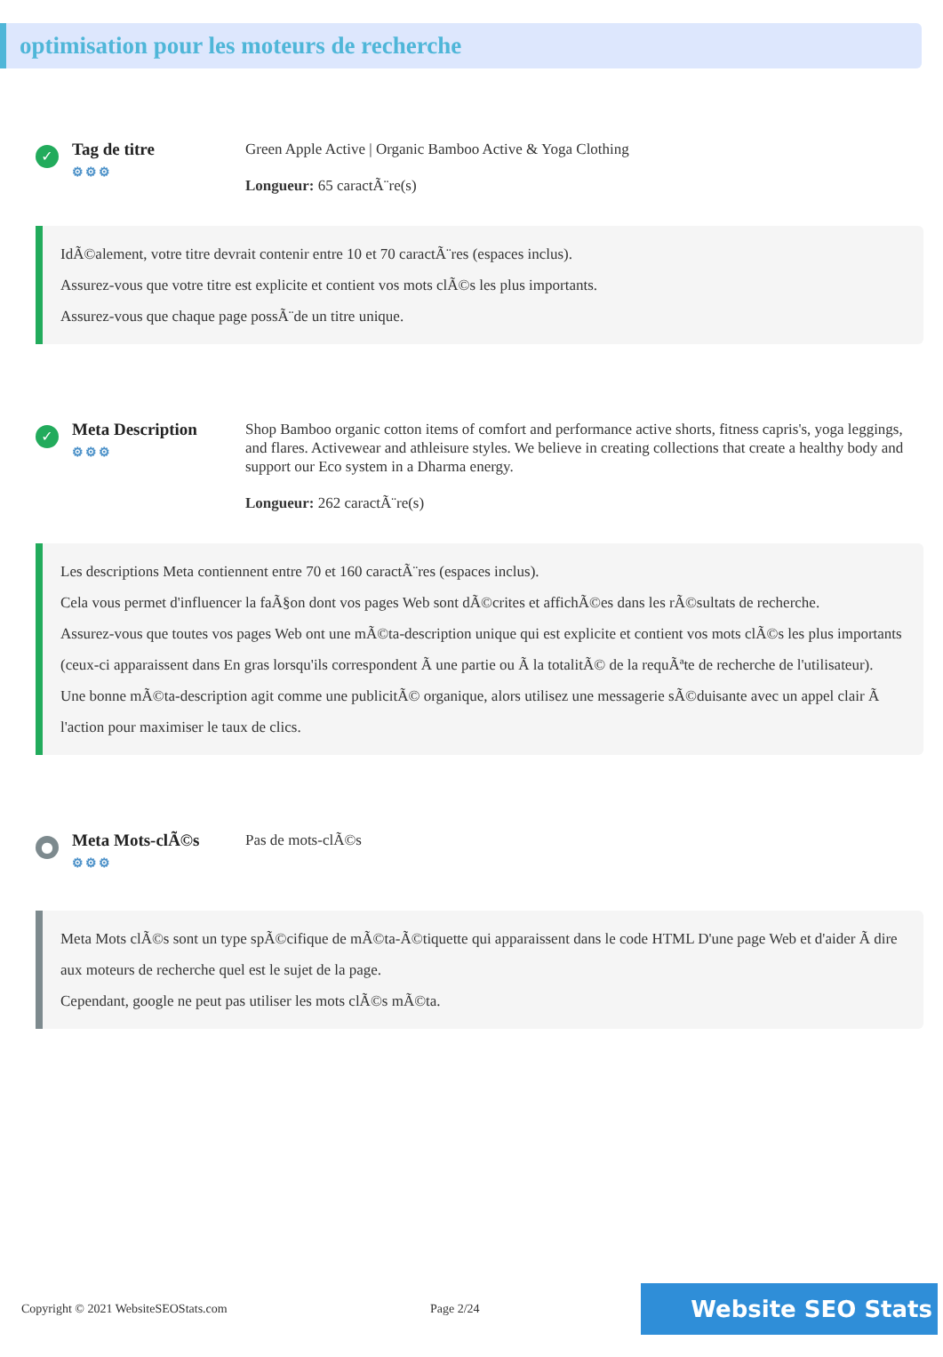optimisation pour les moteurs de recherche
✓
Tag de titre
⚙⚙⚙
Green Apple Active | Organic Bamboo Active & Yoga Clothing
Longueur: 65 caractÃ¨re(s)
IdÃ©alement, votre titre devrait contenir entre 10 et 70 caractÃ¨res (espaces inclus).
Assurez-vous que votre titre est explicite et contient vos mots clÃ©s les plus importants.
Assurez-vous que chaque page possÃ¨de un titre unique.
✓
Meta Description
⚙⚙⚙
Shop Bamboo organic cotton items of comfort and performance active shorts, fitness capris's, yoga leggings, and flares. Activewear and athleisure styles. We believe in creating collections that create a healthy body and support our Eco system in a Dharma energy.
Longueur: 262 caractÃ¨re(s)
Les descriptions Meta contiennent entre 70 et 160 caractÃ¨res (espaces inclus).
Cela vous permet d'influencer la faÃ§on dont vos pages Web sont dÃ©crites et affichÃ©es dans les rÃ©sultats de recherche.
Assurez-vous que toutes vos pages Web ont une mÃ©ta-description unique qui est explicite et contient vos mots clÃ©s les plus importants (ceux-ci apparaissent dans En gras lorsqu'ils correspondent Ã une partie ou Ã la totalitÃ© de la requÃªte de recherche de l'utilisateur).
Une bonne mÃ©ta-description agit comme une publicitÃ© organique, alors utilisez une messagerie sÃ©duisante avec un appel clair Ã l'action pour maximiser le taux de clics.
●
Meta Mots-clÃ©s
⚙⚙⚙
Pas de mots-clÃ©s
Meta Mots clÃ©s sont un type spÃ©cifique de mÃ©ta-Ã©tiquette qui apparaissent dans le code HTML D'une page Web et d'aider Ã dire aux moteurs de recherche quel est le sujet de la page.
Cependant, google ne peut pas utiliser les mots clÃ©s mÃ©ta.
Copyright © 2021 WebsiteSEOStats.com Page 2/24
Website SEO Stats